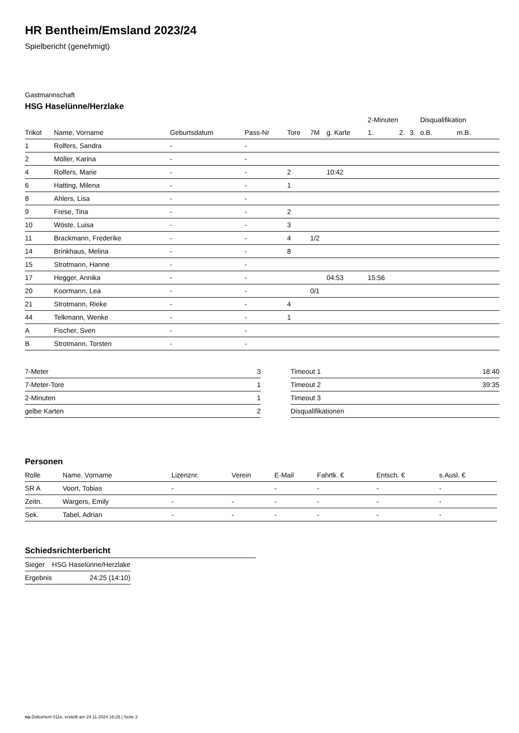HR Bentheim/Emsland 2023/24
Spielbericht (genehmigt)
Gastmannschaft
HSG Haselünne/Herzlake
| | | | | | | | 2-Minuten | | | Disqualifikation | |
| --- | --- | --- | --- | --- | --- | --- | --- | --- | --- | --- | --- |
| Trikot | Name, Vorname | Geburtsdatum | Pass-Nr | Tore | 7M | g. Karte | 1. | 2. | 3. | o.B. | m.B. |
| 1 | Rolfers, Sandra | - | - | | | | | | | | |
| 2 | Möller, Karina | - | - | | | | | | | | |
| 4 | Rolfers, Marie | - | - | 2 | | 10:42 | | | | | |
| 6 | Hatting, Milena | - | - | 1 | | | | | | | |
| 8 | Ahlers, Lisa | - | - | | | | | | | | |
| 9 | Frese, Tina | - | - | 2 | | | | | | | |
| 10 | Wöste, Luisa | - | - | 3 | | | | | | | |
| 11 | Brackmann, Frederike | - | - | 4 | 1/2 | | | | | | |
| 14 | Brinkhaus, Melina | - | - | 8 | | | | | | | |
| 15 | Strotmann, Hanne | - | - | | | | | | | | |
| 17 | Hegger, Annika | - | - | | | 04:53 | 15:56 | | | | |
| 20 | Koormann, Lea | - | - | | 0/1 | | | | | | |
| 21 | Strotmann, Rieke | - | - | 4 | | | | | | | |
| 44 | Telkmann, Wenke | - | - | 1 | | | | | | | |
| A | Fischer, Sven | - | - | | | | | | | | |
| B | Strotmann, Torsten | - | - | | | | | | | | |
| 7-Meter | 3 |
| 7-Meter-Tore | 1 |
| 2-Minuten | 1 |
| gelbe Karten | 2 |
| Timeout 1 | 18:40 |
| Timeout 2 | 39:35 |
| Timeout 3 | |
| Disqualifikationen | |
Personen
| Rolle | Name, Vorname | Lizenznr. | Verein | E-Mail | Fahrtk. € | Entsch. € | s.Ausl. € |
| --- | --- | --- | --- | --- | --- | --- | --- |
| SR A | Voort, Tobias | - | | - | - | - | - |
| Zeitn. | Wargers, Emily | - | - | - | - | - | - |
| Sek. | Tabel, Adrian | - | - | - | - | - | - |
Schiedsrichterbericht
| Sieger | HSG Haselünne/Herzlake |
| Ergebnis | 24:25 (14:10) |
nu.Dokument 011e, erstellt am 24.11.2024 16:25 | Seite 2